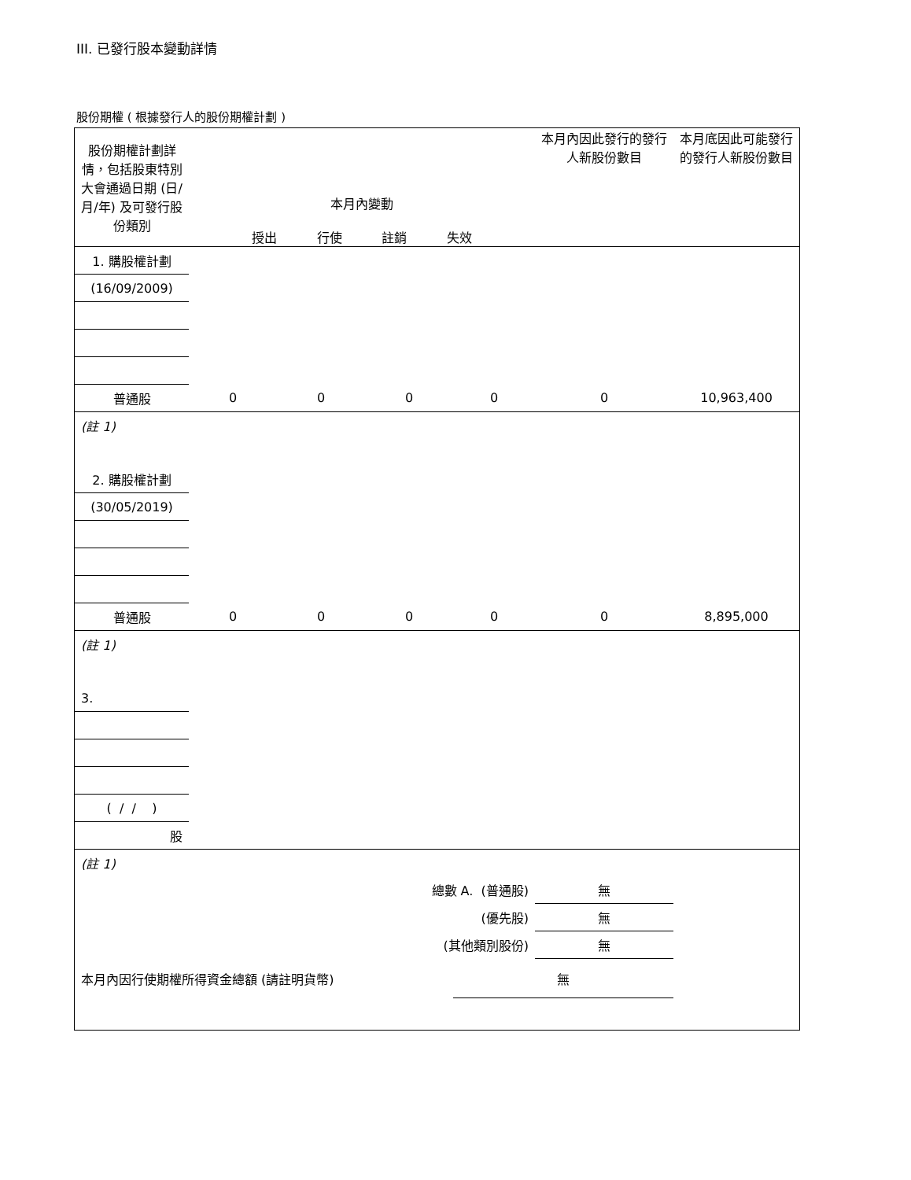III. 已發行股本變動詳情
股份期權 ( 根據發行人的股份期權計劃 )
| 股份期權計劃詳情，包括股東特別大會通過日期 (日/月/年) 及可發行股份類別 | 本月內變動 授出 行使 註銷 失效 | | | | 本月內因此發行的發行人新股份數目 | 本月底因此可能發行的發行人新股份數目 |
| --- | --- | --- | --- | --- | --- | --- |
| 1. 購股權計劃 | | | | | | |
| (16/09/2009) | | | | | | |
| 普通股 | 0 | 0 | 0 | 0 | 0 | 10,963,400 |
| (註 1) | | | | | | |
| 2. 購股權計劃 | | | | | | |
| (30/05/2019) | | | | | | |
| 普通股 | 0 | 0 | 0 | 0 | 0 | 8,895,000 |
| (註 1) | | | | | | |
| 3. | | | | | | |
| ( / / ) | | | | | | |
| 股 | | | | | | |
| (註 1) | | | | | | |
| 總數 A. (普通股) | | | | | 無 | |
| (優先股) | | | | | 無 | |
| (其他類別股份) | | | | | 無 | |
| 本月內因行使期權所得資金總額 (請註明貨幣) | | | | 無 | | |